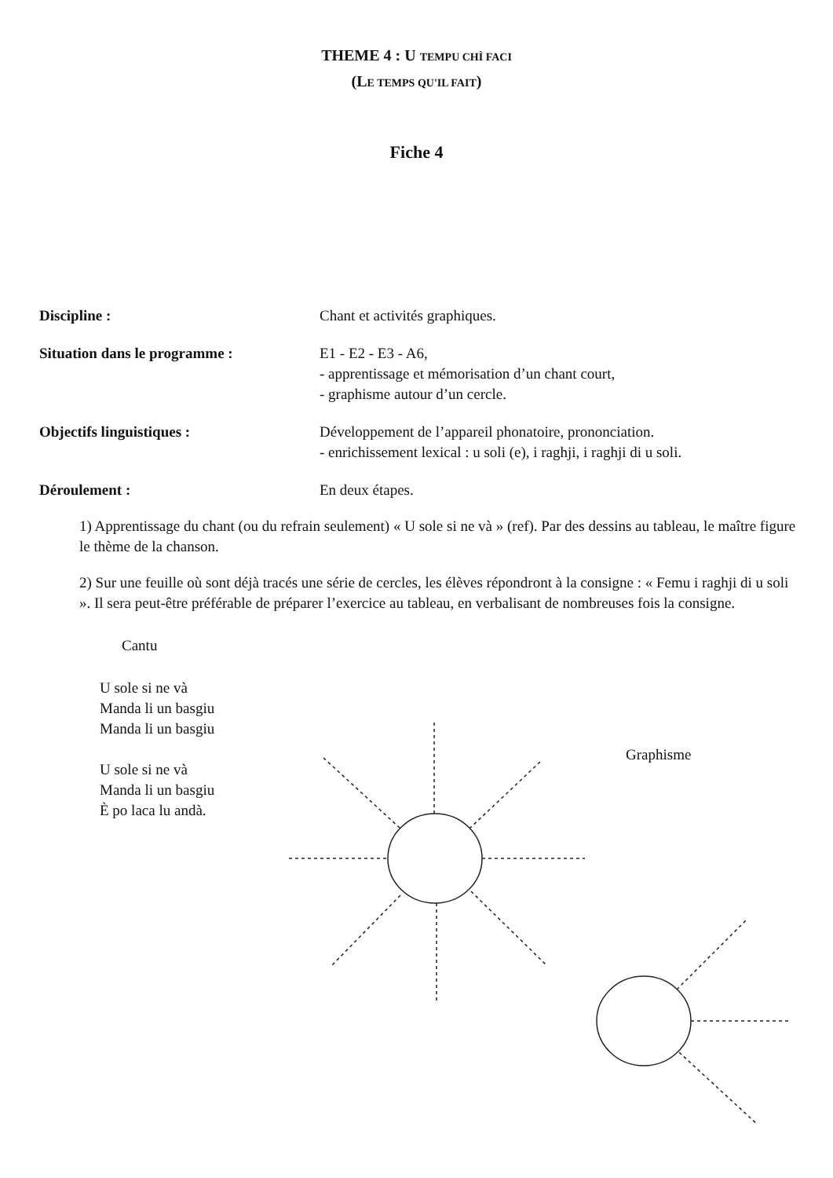THEME 4 : U TEMPU CHÌ FACI
(LE TEMPS QU'IL FAIT)
Fiche 4
Discipline : Chant et activités graphiques.
Situation dans le programme : E1 - E2 - E3 - A6,
- apprentissage et mémorisation d’un chant court,
- graphisme autour d’un cercle.
Objectifs linguistiques : Développement de l’appareil phonatoire, prononciation.
- enrichissement lexical : u soli (e), i raghji, i raghji di u soli.
Déroulement : En deux étapes.
1) Apprentissage du chant (ou du refrain seulement) « U sole si ne và » (ref). Par des dessins au tableau, le maître figure le thème de la chanson.
2) Sur une feuille où sont déjà tracés une série de cercles, les élèves répondront à la consigne : « Femu i raghji di u soli ». Il sera peut-être préférable de préparer l’exercice au tableau, en verbalisant de nombreuses fois la consigne.
Cantu
U sole si ne và
Manda li un basgiu
Manda li un basgiu
U sole si ne và
Manda li un basgiu
È po laca lu andà.
Graphisme